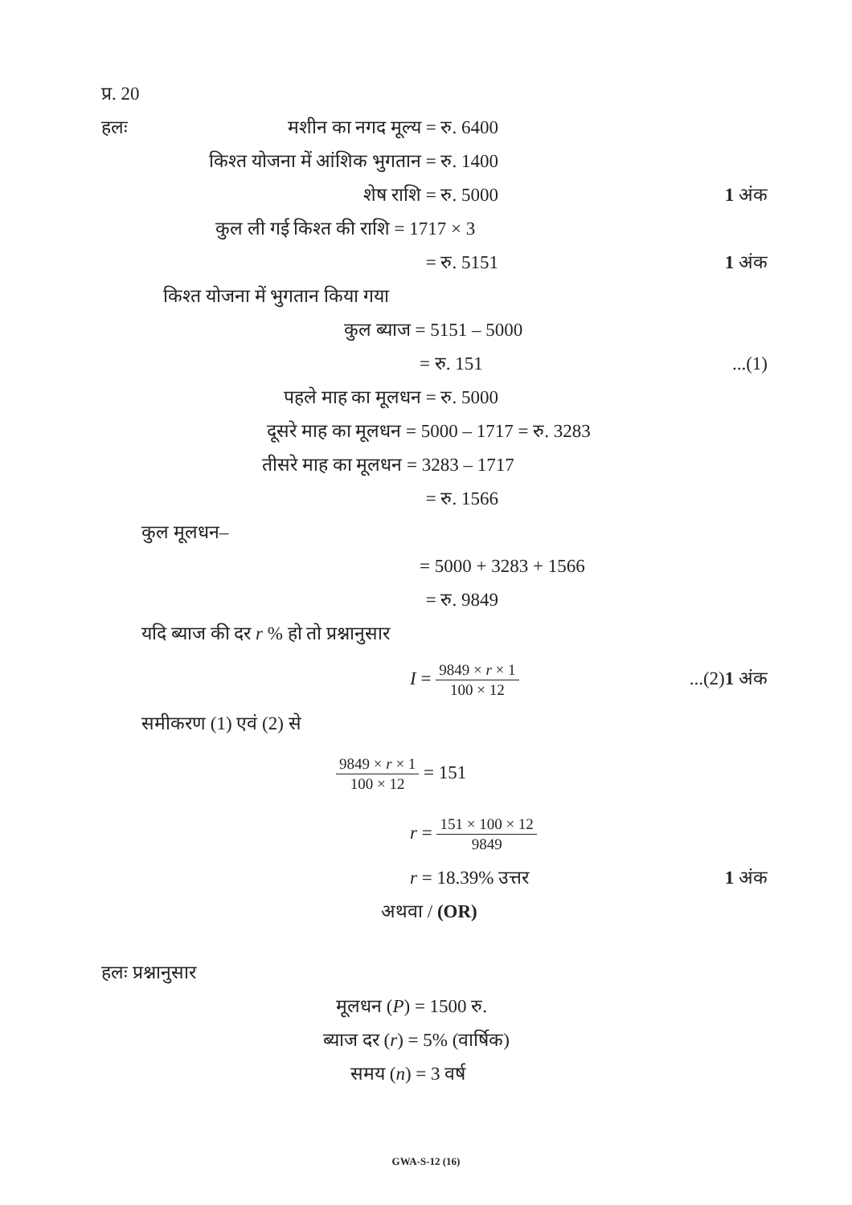प्र. 20 हलः मशीन का नगद मूल्य = रु. 6400 किश्त योजना में आंशिक भुगतान = रु. 1400 शेष राशि = रु. 5000 1 अंक कुल ली गई किश्त की राशि = 1717 × 3 = रु. 5151 1 अंक किश्त योजना में भुगतान किया गया कुल ब्याज = 5151 – 5000 = रु. 151...(1) पहले माह का मूलधन = रु. 5000 दूसरे माह का मूलधन = 5000 – 1717 = रु. 3283
तीसरे माह का मूलधन = 3283 – 1717 = रु. 1566 कुल मूलधन– = 5000 + 3283 + 1566 = रु. 9849 यदि ब्याज की दर r % हो तो प्रश्नानुसार I = 9849 × r × 1 100 × 12...(2)1 अंक समीकरण (1) एवं (2) से 9849 × r × 1 100 × 12 = 151 r = 151 × 100 × 12 9849 r = 18.39% उत्तर 1 अंक अथवा / (OR)
हलः प्रश्नानुसार मूलधन (P) = 1500 रु.
ब्याज दर (r) = 5% (वार्षिक) समय (n) = 3 वर्ष
GWA-S-12 (16)